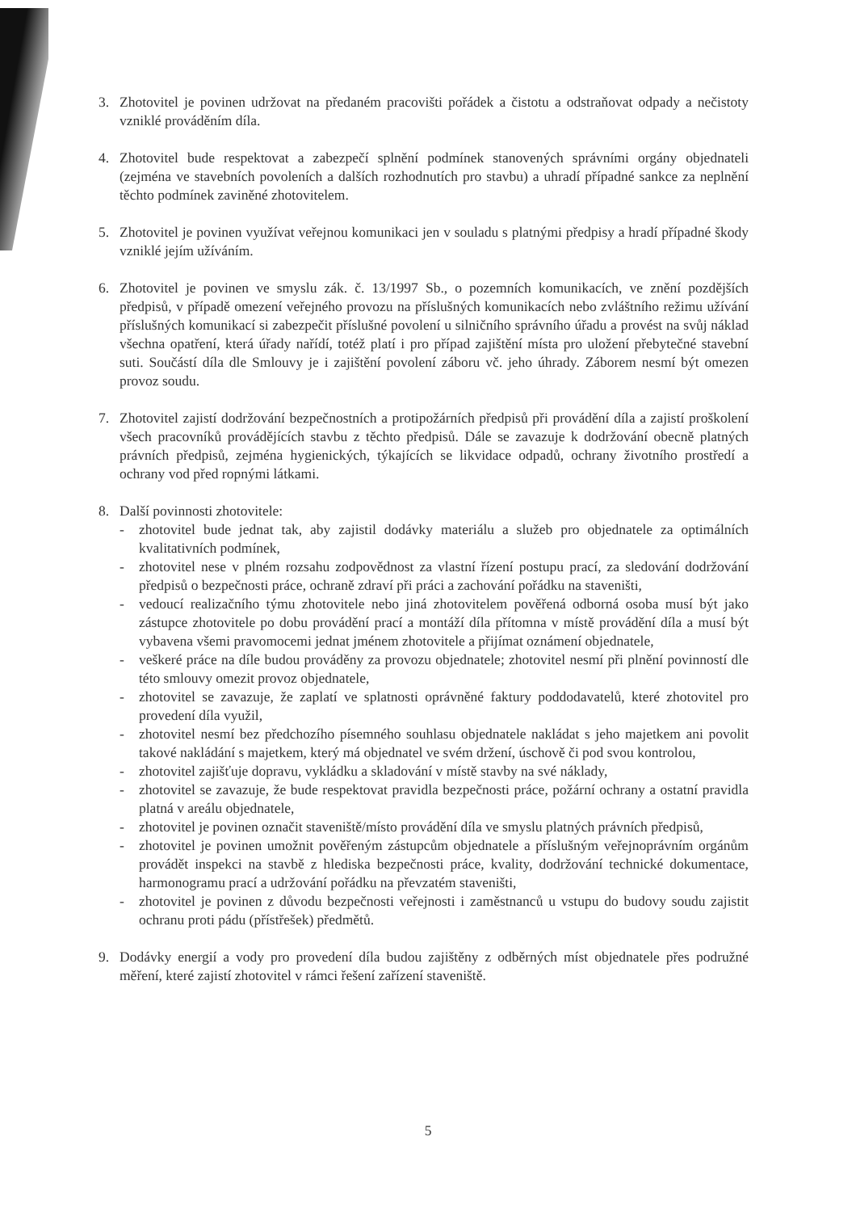3. Zhotovitel je povinen udržovat na předaném pracovišti pořádek a čistotu a odstraňovat odpady a nečistoty vzniklé prováděním díla.
4. Zhotovitel bude respektovat a zabezpečí splnění podmínek stanovených správními orgány objednateli (zejména ve stavebních povoleních a dalších rozhodnutích pro stavbu) a uhradí případné sankce za neplnění těchto podmínek zaviněné zhotovitelem.
5. Zhotovitel je povinen využívat veřejnou komunikaci jen v souladu s platnými předpisy a hradí případné škody vzniklé jejím užíváním.
6. Zhotovitel je povinen ve smyslu zák. č. 13/1997 Sb., o pozemních komunikacích, ve znění pozdějších předpisů, v případě omezení veřejného provozu na příslušných komunikacích nebo zvláštního režimu užívání příslušných komunikací si zabezpečit příslušné povolení u silničního správního úřadu a provést na svůj náklad všechna opatření, která úřady nařídí, totéž platí i pro případ zajištění místa pro uložení přebytečné stavební suti. Součástí díla dle Smlouvy je i zajištění povolení záboru vč. jeho úhrady. Záborem nesmí být omezen provoz soudu.
7. Zhotovitel zajistí dodržování bezpečnostních a protipožárních předpisů při provádění díla a zajistí proškolení všech pracovníků provádějících stavbu z těchto předpisů. Dále se zavazuje k dodržování obecně platných právních předpisů, zejména hygienických, týkajících se likvidace odpadů, ochrany životního prostředí a ochrany vod před ropnými látkami.
8. Další povinnosti zhotovitele:
- zhotovitel bude jednat tak, aby zajistil dodávky materiálu a služeb pro objednatele za optimálních kvalitativních podmínek,
- zhotovitel nese v plném rozsahu zodpovědnost za vlastní řízení postupu prací, za sledování dodržování předpisů o bezpečnosti práce, ochraně zdraví při práci a zachování pořádku na staveništi,
- vedoucí realizačního týmu zhotovitele nebo jiná zhotovitelem pověřená odborná osoba musí být jako zástupce zhotovitele po dobu provádění prací a montáží díla přítomna v místě provádění díla a musí být vybavena všemi pravomocemi jednat jménem zhotovitele a přijímat oznámení objednatele,
- veškeré práce na díle budou prováděny za provozu objednatele; zhotovitel nesmí při plnění povinností dle této smlouvy omezit provoz objednatele,
- zhotovitel se zavazuje, že zaplatí ve splatnosti oprávněné faktury poddodavatelů, které zhotovitel pro provedení díla využil,
- zhotovitel nesmí bez předchozího písemného souhlasu objednatele nakládat s jeho majetkem ani povolit takové nakládání s majetkem, který má objednatel ve svém držení, úschově či pod svou kontrolou,
- zhotovitel zajišťuje dopravu, vykládku a skladování v místě stavby na své náklady,
- zhotovitel se zavazuje, že bude respektovat pravidla bezpečnosti práce, požární ochrany a ostatní pravidla platná v areálu objednatele,
- zhotovitel je povinen označit staveniště/místo provádění díla ve smyslu platných právních předpisů,
- zhotovitel je povinen umožnit pověřeným zástupcům objednatele a příslušným veřejnoprávním orgánům provádět inspekci na stavbě z hlediska bezpečnosti práce, kvality, dodržování technické dokumentace, harmonogramu prací a udržování pořádku na převzatém staveništi,
- zhotovitel je povinen z důvodu bezpečnosti veřejnosti i zaměstnanců u vstupu do budovy soudu zajistit ochranu proti pádu (přístřešek) předmětů.
9. Dodávky energií a vody pro provedení díla budou zajištěny z odběrných míst objednatele přes podružné měření, které zajistí zhotovitel v rámci řešení zařízení staveniště.
5